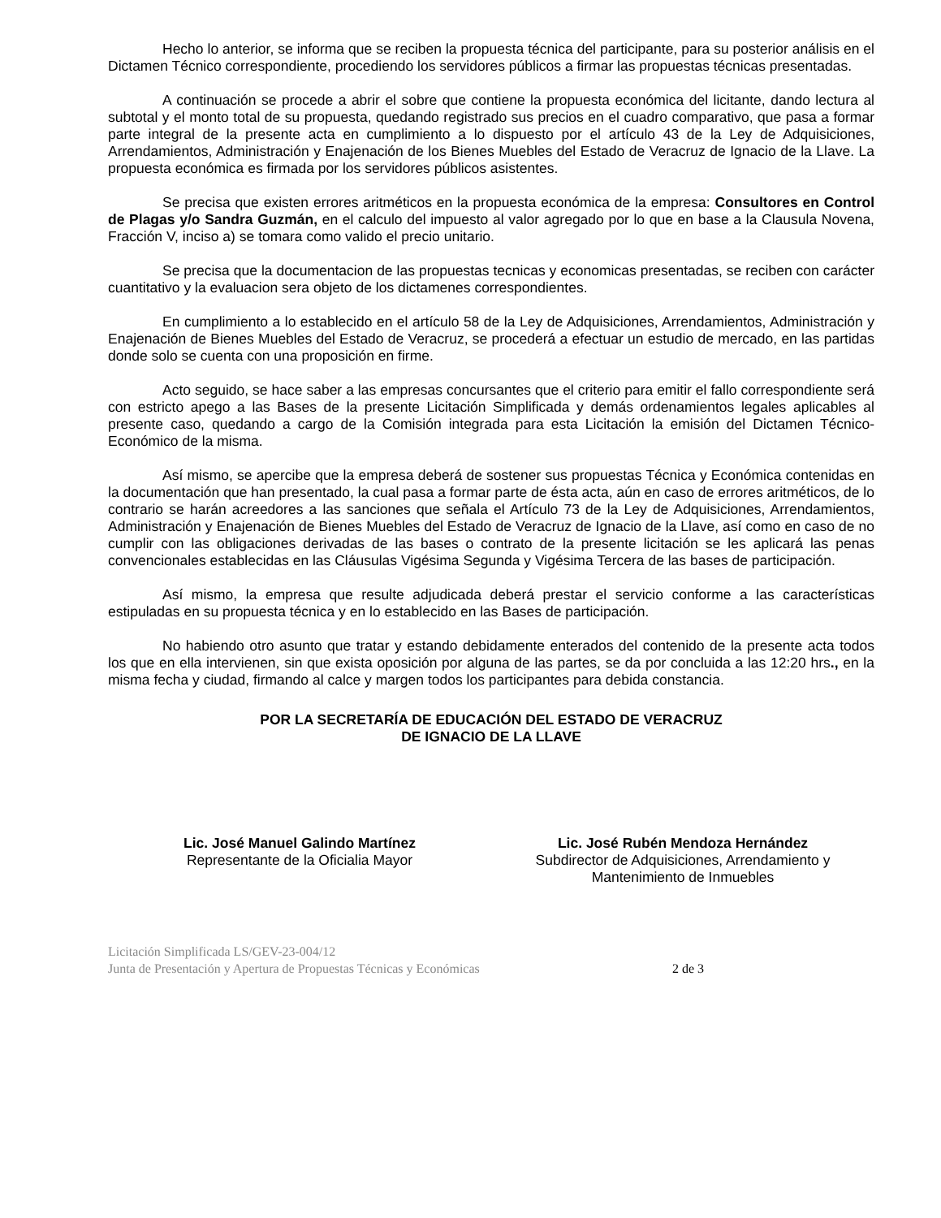Hecho lo anterior, se informa que se reciben la propuesta técnica del participante, para su posterior análisis en el Dictamen Técnico correspondiente, procediendo los servidores públicos a firmar las propuestas técnicas presentadas.
A continuación se procede a abrir el sobre que contiene la propuesta económica del licitante, dando lectura al subtotal y el monto total de su propuesta, quedando registrado sus precios en el cuadro comparativo, que pasa a formar parte integral de la presente acta en cumplimiento a lo dispuesto por el artículo 43 de la Ley de Adquisiciones, Arrendamientos, Administración y Enajenación de los Bienes Muebles del Estado de Veracruz de Ignacio de la Llave. La propuesta económica es firmada por los servidores públicos asistentes.
Se precisa que existen errores aritméticos en la propuesta económica de la empresa: Consultores en Control de Plagas y/o Sandra Guzmán, en el calculo del impuesto al valor agregado por lo que en base a la Clausula Novena, Fracción V, inciso a) se tomara como valido el precio unitario.
Se precisa que la documentacion de las propuestas tecnicas y economicas presentadas, se reciben con carácter cuantitativo y la evaluacion sera objeto de los dictamenes correspondientes.
En cumplimiento a lo establecido en el artículo 58 de la Ley de Adquisiciones, Arrendamientos, Administración y Enajenación de Bienes Muebles del Estado de Veracruz, se procederá a efectuar un estudio de mercado, en las partidas donde solo se cuenta con una proposición en firme.
Acto seguido, se hace saber a las empresas concursantes que el criterio para emitir el fallo correspondiente será con estricto apego a las Bases de la presente Licitación Simplificada y demás ordenamientos legales aplicables al presente caso, quedando a cargo de la Comisión integrada para esta Licitación la emisión del Dictamen Técnico-Económico de la misma.
Así mismo, se apercibe que la empresa deberá de sostener sus propuestas Técnica y Económica contenidas en la documentación que han presentado, la cual pasa a formar parte de ésta acta, aún en caso de errores aritméticos, de lo contrario se harán acreedores a las sanciones que señala el Artículo 73 de la Ley de Adquisiciones, Arrendamientos, Administración y Enajenación de Bienes Muebles del Estado de Veracruz de Ignacio de la Llave, así como en caso de no cumplir con las obligaciones derivadas de las bases o contrato de la presente licitación se les aplicará las penas convencionales establecidas en las Cláusulas Vigésima Segunda y Vigésima Tercera de las bases de participación.
Así mismo, la empresa que resulte adjudicada deberá prestar el servicio conforme a las características estipuladas en su propuesta técnica y en lo establecido en las Bases de participación.
No habiendo otro asunto que tratar y estando debidamente enterados del contenido de la presente acta todos los que en ella intervienen, sin que exista oposición por alguna de las partes, se da por concluida a las 12:20 hrs., en la misma fecha y ciudad, firmando al calce y margen todos los participantes para debida constancia.
POR LA SECRETARÍA DE EDUCACIÓN DEL ESTADO DE VERACRUZ
DE IGNACIO DE LA LLAVE
Lic. José Manuel Galindo Martínez
Representante de la Oficialia Mayor
Lic. José Rubén Mendoza Hernández
Subdirector de Adquisiciones, Arrendamiento y
Mantenimiento de Inmuebles
Licitación Simplificada LS/GEV-23-004/12
Junta de Presentación y Apertura de Propuestas Técnicas y Económicas 2 de 3